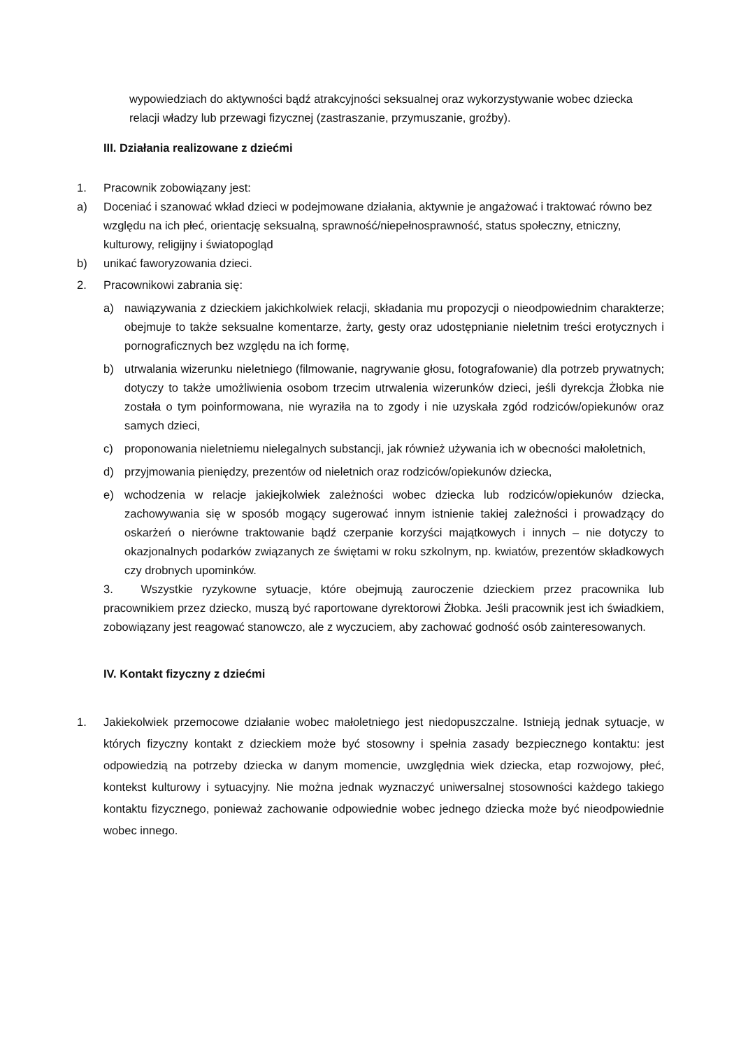wypowiedziach do aktywności bądź atrakcyjności seksualnej oraz wykorzystywanie wobec dziecka relacji władzy lub przewagi fizycznej (zastraszanie, przymuszanie, groźby).
III. Działania realizowane z dziećmi
1. Pracownik zobowiązany jest:
a) Doceniać i szanować wkład dzieci w podejmowane działania, aktywnie je angażować i traktować równo bez względu na ich płeć, orientację seksualną, sprawność/niepełnosprawność, status społeczny, etniczny, kulturowy, religijny i światopogląd
b) unikać faworyzowania dzieci.
2. Pracownikowi zabrania się:
a) nawiązywania z dzieckiem jakichkolwiek relacji, składania mu propozycji o nieodpowiednim charakterze; obejmuje to także seksualne komentarze, żarty, gesty oraz udostępnianie nieletnim treści erotycznych i pornograficznych bez względu na ich formę,
b) utrwalania wizerunku nieletniego (filmowanie, nagrywanie głosu, fotografowanie) dla potrzeb prywatnych; dotyczy to także umożliwienia osobom trzecim utrwalenia wizerunków dzieci, jeśli dyrekcja Żłobka nie została o tym poinformowana, nie wyraziła na to zgody i nie uzyskała zgód rodziców/opiekunów oraz samych dzieci,
c) proponowania nieletniemu nielegalnych substancji, jak również używania ich w obecności małoletnich,
d) przyjmowania pieniędzy, prezentów od nieletnich oraz rodziców/opiekunów dziecka,
e) wchodzenia w relacje jakiejkolwiek zależności wobec dziecka lub rodziców/opiekunów dziecka, zachowywania się w sposób mogący sugerować innym istnienie takiej zależności i prowadzący do oskarżeń o nierówne traktowanie bądź czerpanie korzyści majątkowych i innych – nie dotyczy to okazjonalnych podarków związanych ze świętami w roku szkolnym, np. kwiatów, prezentów składkowych czy drobnych upominków.
3. Wszystkie ryzykowne sytuacje, które obejmują zauroczenie dzieckiem przez pracownika lub pracownikiem przez dziecko, muszą być raportowane dyrektorowi Żłobka. Jeśli pracownik jest ich świadkiem, zobowiązany jest reagować stanowczo, ale z wyczuciem, aby zachować godność osób zainteresowanych.
IV. Kontakt fizyczny z dziećmi
1. Jakiekolwiek przemocowe działanie wobec małoletniego jest niedopuszczalne. Istnieją jednak sytuacje, w których fizyczny kontakt z dzieckiem może być stosowny i spełnia zasady bezpiecznego kontaktu: jest odpowiedzią na potrzeby dziecka w danym momencie, uwzględnia wiek dziecka, etap rozwojowy, płeć, kontekst kulturowy i sytuacyjny. Nie można jednak wyznaczyć uniwersalnej stosowności każdego takiego kontaktu fizycznego, ponieważ zachowanie odpowiednie wobec jednego dziecka może być nieodpowiednie wobec innego.